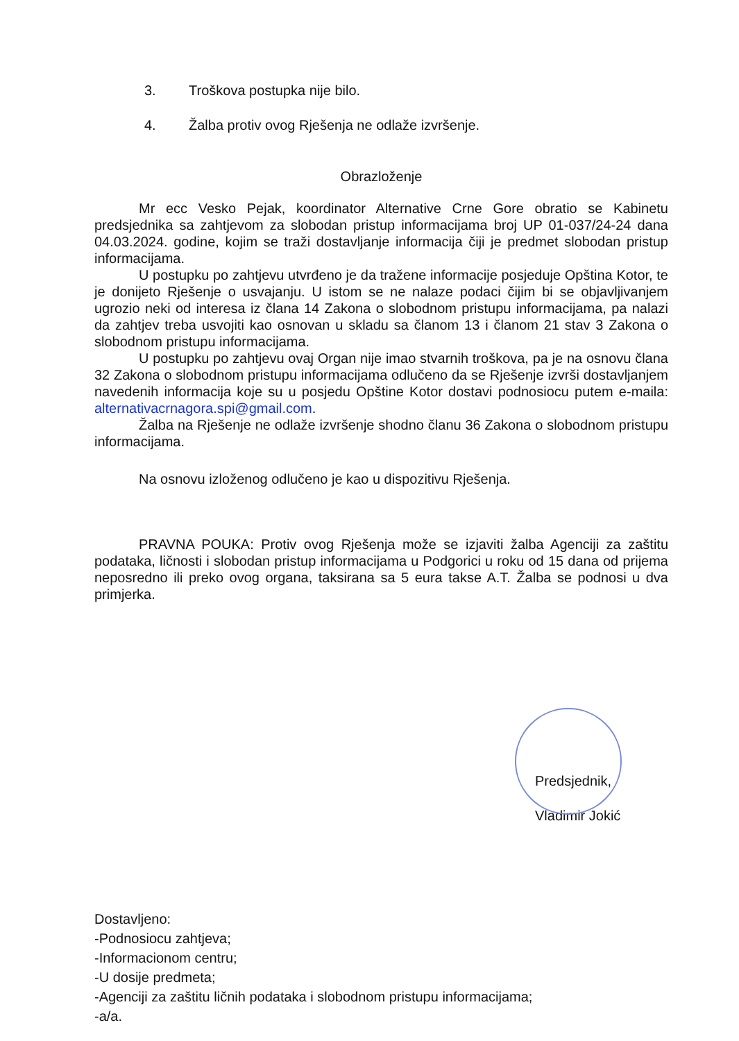3. Troškova postupka nije bilo.
4. Žalba protiv ovog Rješenja ne odlaže izvršenje.
Obrazloženje
Mr ecc Vesko Pejak, koordinator Alternative Crne Gore obratio se Kabinetu predsjednika sa zahtjevom za slobodan pristup informacijama broj UP 01-037/24-24 dana 04.03.2024. godine, kojim se traži dostavljanje informacija čiji je predmet slobodan pristup informacijama.
U postupku po zahtjevu utvrđeno je da tražene informacije posjeduje Opština Kotor, te je donijeto Rješenje o usvajanju. U istom se ne nalaze podaci čijim bi se objavljivanjem ugrozio neki od interesa iz člana 14 Zakona o slobodnom pristupu informacijama, pa nalazi da zahtjev treba usvojiti kao osnovan u skladu sa članom 13 i članom 21 stav 3 Zakona o slobodnom pristupu informacijama.
U postupku po zahtjevu ovaj Organ nije imao stvarnih troškova, pa je na osnovu člana 32 Zakona o slobodnom pristupu informacijama odlučeno da se Rješenje izvrši dostavljanjem navedenih informacija koje su u posjedu Opštine Kotor dostavi podnosiocu putem e-maila: alternativacrnagora.spi@gmail.com.
Žalba na Rješenje ne odlaže izvršenje shodno članu 36 Zakona o slobodnom pristupu informacijama.
Na osnovu izloženog odlučeno je kao u dispozitivu Rješenja.
PRAVNA POUKA: Protiv ovog Rješenja može se izjaviti žalba Agenciji za zaštitu podataka, ličnosti i slobodan pristup informacijama u Podgorici u roku od 15 dana od prijema neposredno ili preko ovog organa, taksirana sa 5 eura takse A.T. Žalba se podnosi u dva primjerka.
Predsjednik,
Vladimir Jokić
Dostavljeno:
-Podnosiocu zahtjeva;
-Informacionom centru;
-U dosije predmeta;
-Agenciji za zaštitu ličnih podataka i slobodnom pristupu informacijama;
-a/a.